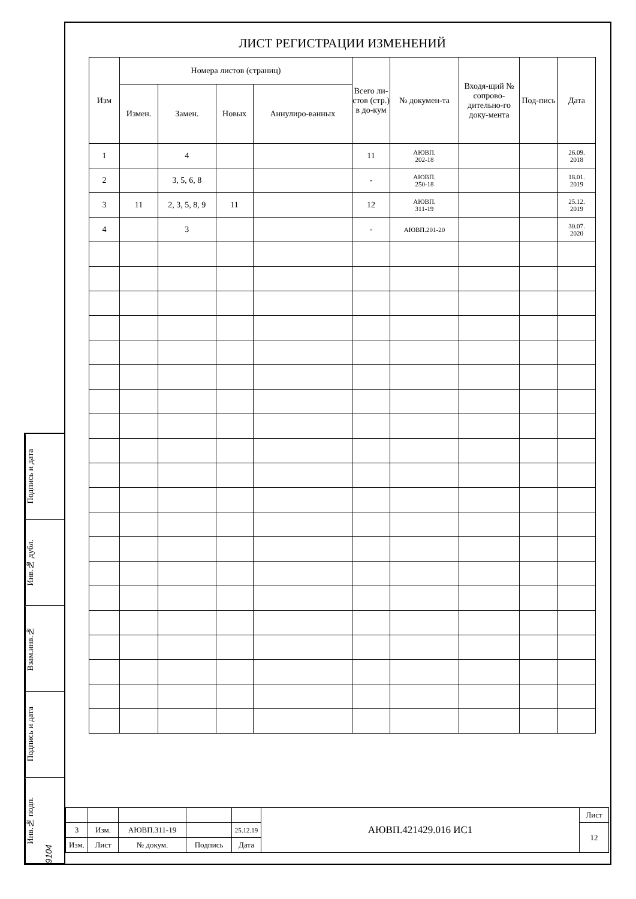Подпись и дата
Инв.№ дубл.
Взам.инв.№
Подпись и дата
Инв.№ подп. 9104
ЛИСТ РЕГИСТРАЦИИ ИЗМЕНЕНИЙ
| Изм | Номера листов (страниц) | | | | Всего ли-стов (стр.) в до-кум | № докумен-та | Входя-щий № сопрово-дительно-го доку-мента | Под-пись | Дата |
| --- | --- | --- | --- | --- | --- | --- | --- | --- | --- |
| | Измен. | Замен. | Новых | Аннулиро-ванных | | | | | |
| 1 | | 4 | | | 11 | АЮВП. 202-18 | | | 26.09. 2018 |
| 2 | | 3, 5, 6, 8 | | | - | АЮВП. 250-18 | | | 18.01. 2019 |
| 3 | 11 | 2, 3, 5, 8, 9 | 11 | | 12 | АЮВП. 311-19 | | | 25.12. 2019 |
| 4 | | 3 | | | - | АЮВП.201-20 | | | 30.07. 2020 |
| | | | | | АЮВП.421429.016 ИС1 | Лист |
| 3 | Изм. | АЮВП.311-19 | | 25.12.19 | | 12 |
| Изм. | Лист | № докум. | Подпись | Дата | | |